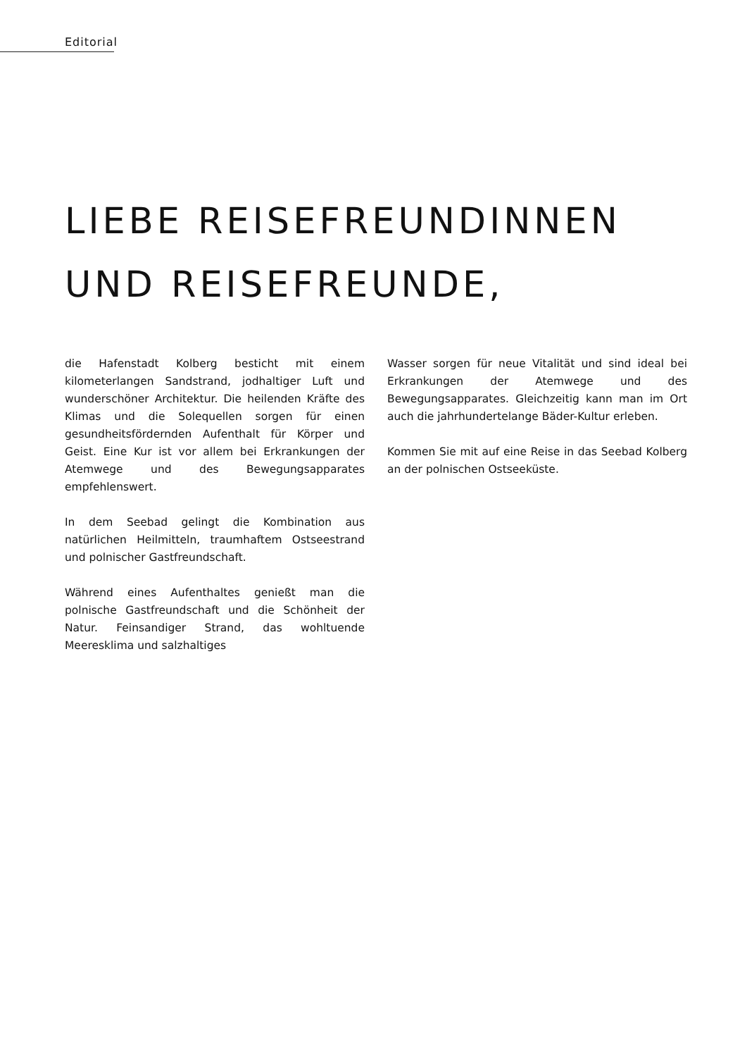Editorial
LIEBE REISEFREUNDINNEN
UND REISEFREUNDE,
die Hafenstadt Kolberg besticht mit einem kilometerlangen Sandstrand, jodhaltiger Luft und wunderschöner Architektur. Die heilenden Kräfte des Klimas und die Solequellen sorgen für einen gesundheitsfördernden Aufenthalt für Körper und Geist. Eine Kur ist vor allem bei Erkrankungen der Atemwege und des Bewegungsapparates empfehlenswert.
In dem Seebad gelingt die Kombination aus natürlichen Heilmitteln, traumhaftem Ostseestrand und polnischer Gastfreundschaft.
Während eines Aufenthaltes genießt man die polnische Gastfreundschaft und die Schönheit der Natur. Feinsandiger Strand, das wohltuende Meeresklima und salzhaltiges
Wasser sorgen für neue Vitalität und sind ideal bei Erkrankungen der Atemwege und des Bewegungsapparates. Gleichzeitig kann man im Ort auch die jahrhundertelange Bäder-Kultur erleben.
Kommen Sie mit auf eine Reise in das Seebad Kolberg an der polnischen Ostseeküste.